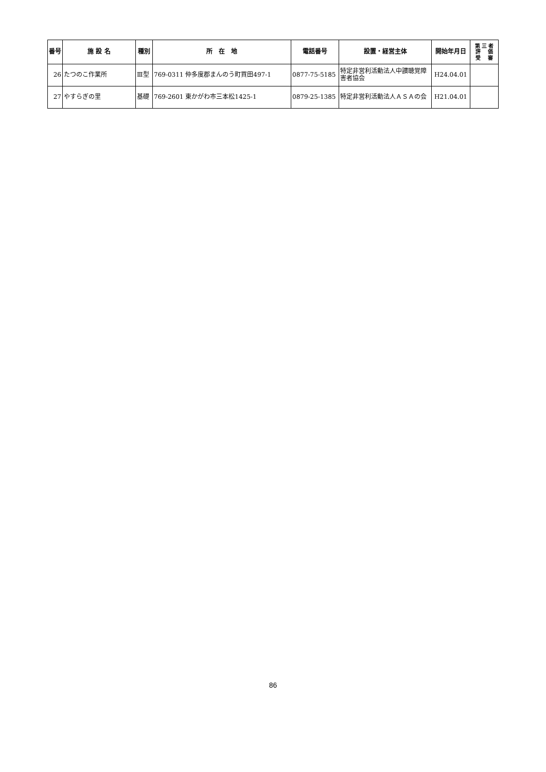| 番号 | 施 設 名 | 種別 | 所 在 地 | 電話番号 | 設置・経営主体 | 開始年月日 | 第 三 者 評 価 受 審 |
| --- | --- | --- | --- | --- | --- | --- | --- |
| 26 | たつのこ作業所 | Ⅲ型 | 769-0311 仲多度郡まんのう町買田497-1 | 0877-75-5185 | 特定非営利活動法人中讃聴覚障害者協会 | H24.04.01 | |
| 27 | やすらぎの里 | 基礎 | 769-2601 東かがわ市三本松1425-1 | 0879-25-1385 | 特定非営利活動法人ＡＳＡの会 | H21.04.01 | |
86